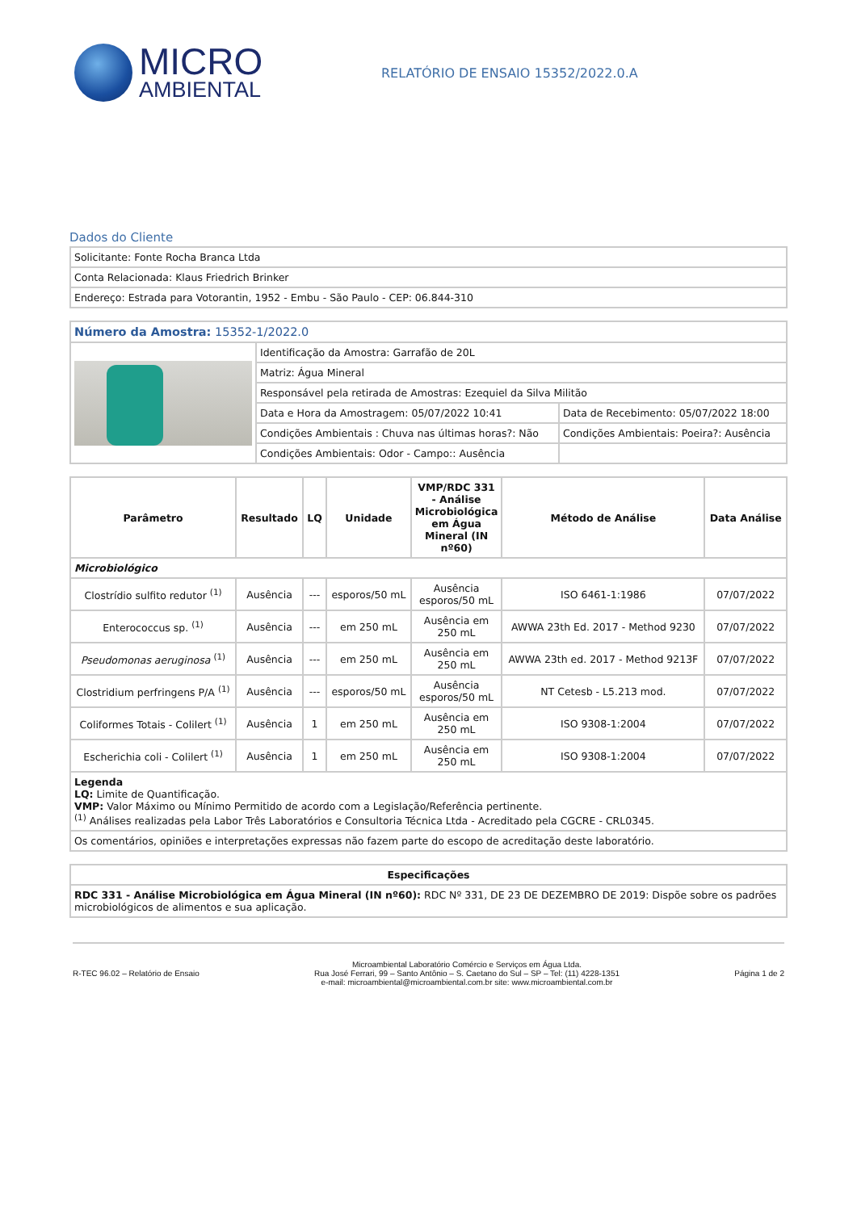MICRO
AMBIENTAL
RELATÓRIO DE ENSAIO 15352/2022.0.A
Dados do Cliente
| Solicitante: Fonte Rocha Branca Ltda |
| Conta Relacionada: Klaus Friedrich Brinker |
| Endereço: Estrada para Votorantin, 1952 - Embu - São Paulo - CEP: 06.844-310 |
| Número da Amostra: 15352-1/2022.0 | | |
| | Identificação da Amostra: Garrafão de 20L | |
| | Matriz: Água Mineral | |
| | Responsável pela retirada de Amostras: Ezequiel da Silva Militão | |
| | Data e Hora da Amostragem: 05/07/2022 10:41 | Data de Recebimento: 05/07/2022 18:00 |
| | Condições Ambientais : Chuva nas últimas horas?: Não | Condições Ambientais: Poeira?: Ausência |
| | Condições Ambientais: Odor - Campo:: Ausência | |
| Parâmetro | Resultado | LQ | Unidade | VMP/RDC 331 - Análise Microbiológica em Água Mineral (IN nº60) | Método de Análise | Data Análise |
| --- | --- | --- | --- | --- | --- | --- |
| Microbiológico | | | | | | |
| Clostrídio sulfito redutor <sup>(1)</sup> | Ausência | --- | esporos/50 mL | Ausência esporos/50 mL | ISO 6461-1:1986 | 07/07/2022 |
| Enterococcus sp. <sup>(1)</sup> | Ausência | --- | em 250 mL | Ausência em 250 mL | AWWA 23th Ed. 2017 - Method 9230 | 07/07/2022 |
| Pseudomonas aeruginosa <sup>(1)</sup> | Ausência | --- | em 250 mL | Ausência em 250 mL | AWWA 23th ed. 2017 - Method 9213F | 07/07/2022 |
| Clostridium perfringens P/A <sup>(1)</sup> | Ausência | --- | esporos/50 mL | Ausência esporos/50 mL | NT Cetesb - L5.213 mod. | 07/07/2022 |
| Coliformes Totais - Colilert <sup>(1)</sup> | Ausência | 1 | em 250 mL | Ausência em 250 mL | ISO 9308-1:2004 | 07/07/2022 |
| Escherichia coli - Colilert <sup>(1)</sup> | Ausência | 1 | em 250 mL | Ausência em 250 mL | ISO 9308-1:2004 | 07/07/2022 |
| Legenda LQ: Limite de Quantificação. VMP: Valor Máximo ou Mínimo Permitido de acordo com a Legislação/Referência pertinente. <sup>(1)</sup> Análises realizadas pela Labor Três Laboratórios e Consultoria Técnica Ltda - Acreditado pela CGCRE - CRL0345. | | | | | | |
| Os comentários, opiniões e interpretações expressas não fazem parte do escopo de acreditação deste laboratório. | | | | | | |
| Especificações |
| --- |
| RDC 331 - Análise Microbiológica em Água Mineral (IN nº60): RDC Nº 331, DE 23 DE DEZEMBRO DE 2019: Dispõe sobre os padrões microbiológicos de alimentos e sua aplicação. |
R-TEC 96.02 – Relatório de Ensaio
Microambiental Laboratório Comércio e Serviços em Água Ltda.
Rua José Ferrari, 99 – Santo Antônio – S. Caetano do Sul – SP – Tel: (11) 4228-1351
e-mail: microambiental@microambiental.com.br site: www.microambiental.com.br
Página 1 de 2